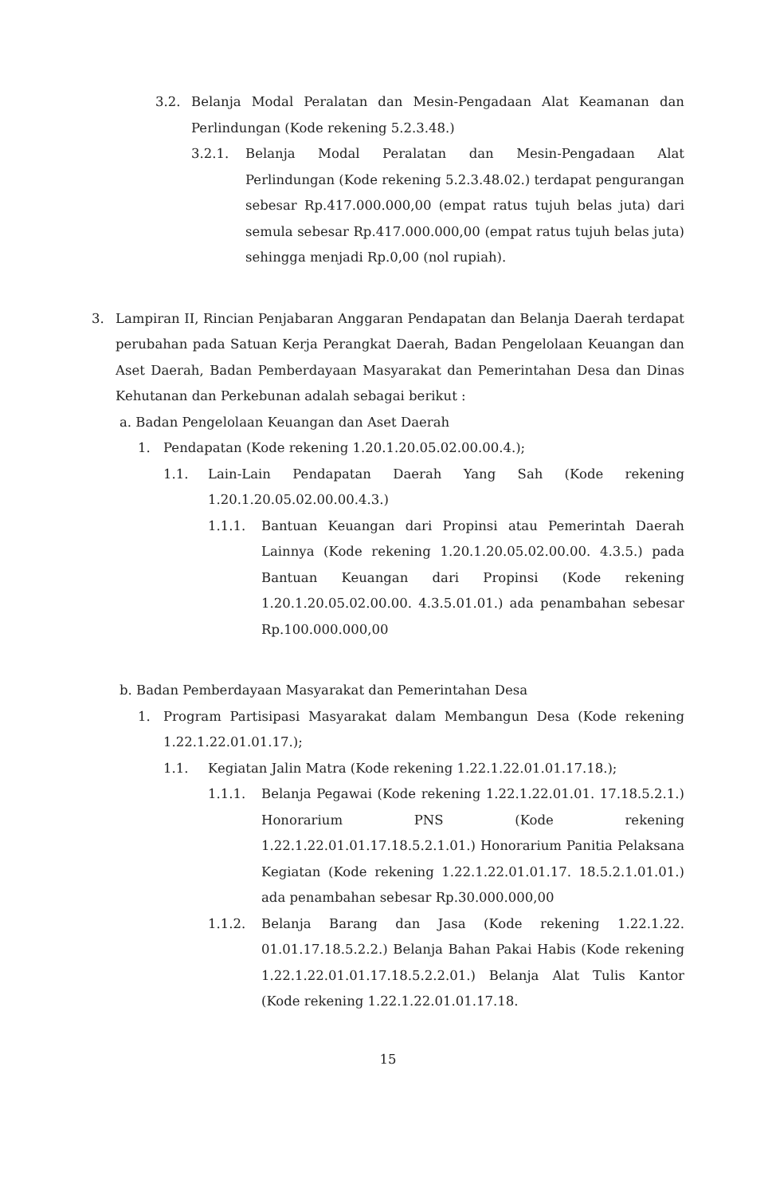3.2. Belanja Modal Peralatan dan Mesin-Pengadaan Alat Keamanan dan Perlindungan (Kode rekening 5.2.3.48.)
3.2.1. Belanja Modal Peralatan dan Mesin-Pengadaan Alat Perlindungan (Kode rekening 5.2.3.48.02.) terdapat pengurangan sebesar Rp.417.000.000,00 (empat ratus tujuh belas juta) dari semula sebesar Rp.417.000.000,00 (empat ratus tujuh belas juta) sehingga menjadi Rp.0,00 (nol rupiah).
3. Lampiran II, Rincian Penjabaran Anggaran Pendapatan dan Belanja Daerah terdapat perubahan pada Satuan Kerja Perangkat Daerah, Badan Pengelolaan Keuangan dan Aset Daerah, Badan Pemberdayaan Masyarakat dan Pemerintahan Desa dan Dinas Kehutanan dan Perkebunan adalah sebagai berikut :
a. Badan Pengelolaan Keuangan dan Aset Daerah
1. Pendapatan (Kode rekening 1.20.1.20.05.02.00.00.4.);
1.1. Lain-Lain Pendapatan Daerah Yang Sah (Kode rekening 1.20.1.20.05.02.00.00.4.3.)
1.1.1. Bantuan Keuangan dari Propinsi atau Pemerintah Daerah Lainnya (Kode rekening 1.20.1.20.05.02.00.00. 4.3.5.) pada Bantuan Keuangan dari Propinsi (Kode rekening 1.20.1.20.05.02.00.00. 4.3.5.01.01.) ada penambahan sebesar Rp.100.000.000,00
b. Badan Pemberdayaan Masyarakat dan Pemerintahan Desa
1. Program Partisipasi Masyarakat dalam Membangun Desa (Kode rekening 1.22.1.22.01.01.17.);
1.1. Kegiatan Jalin Matra (Kode rekening 1.22.1.22.01.01.17.18.);
1.1.1. Belanja Pegawai (Kode rekening 1.22.1.22.01.01. 17.18.5.2.1.) Honorarium PNS (Kode rekening 1.22.1.22.01.01.17.18.5.2.1.01.) Honorarium Panitia Pelaksana Kegiatan (Kode rekening 1.22.1.22.01.01.17. 18.5.2.1.01.01.) ada penambahan sebesar Rp.30.000.000,00
1.1.2. Belanja Barang dan Jasa (Kode rekening 1.22.1.22. 01.01.17.18.5.2.2.) Belanja Bahan Pakai Habis (Kode rekening 1.22.1.22.01.01.17.18.5.2.2.01.) Belanja Alat Tulis Kantor (Kode rekening 1.22.1.22.01.01.17.18.
15